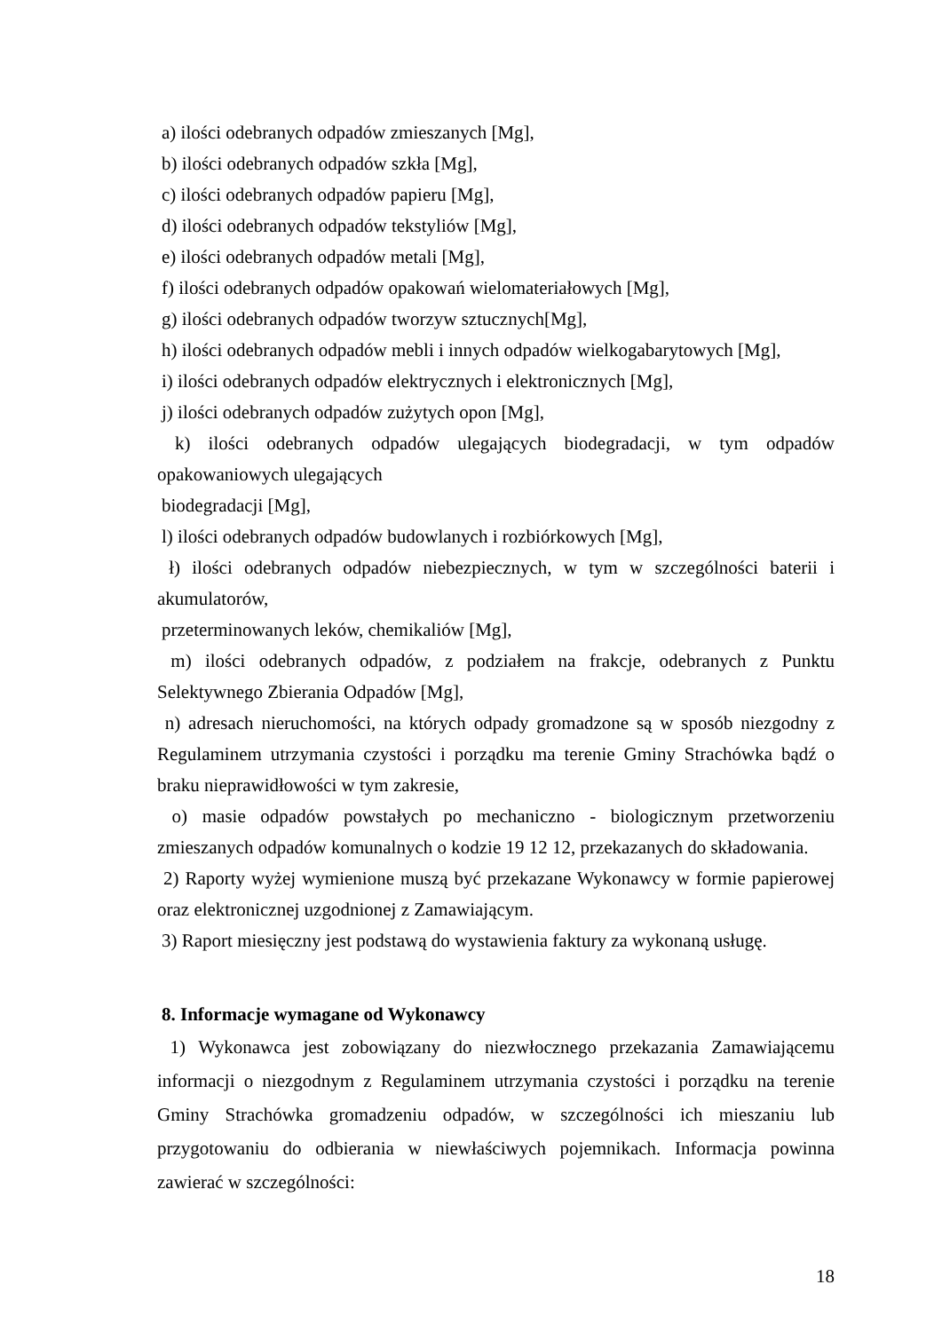a) ilości odebranych odpadów zmieszanych [Mg],
b) ilości odebranych odpadów szkła [Mg],
c) ilości odebranych odpadów papieru [Mg],
d) ilości odebranych odpadów tekstyliów [Mg],
e) ilości odebranych odpadów metali [Mg],
f) ilości odebranych odpadów opakowań wielomateriałowych [Mg],
g) ilości odebranych odpadów tworzyw sztucznych[Mg],
h) ilości odebranych odpadów mebli i innych odpadów wielkogabarytowych [Mg],
i) ilości odebranych odpadów elektrycznych i elektronicznych [Mg],
j) ilości odebranych odpadów zużytych opon [Mg],
k) ilości odebranych odpadów ulegających biodegradacji, w tym odpadów opakowaniowych ulegających
biodegradacji [Mg],
l) ilości odebranych odpadów budowlanych i rozbiórkowych [Mg],
ł) ilości odebranych odpadów niebezpiecznych, w tym w szczególności baterii i akumulatorów,
przeterminowanych leków, chemikaliów [Mg],
m) ilości odebranych odpadów, z podziałem na frakcje, odebranych z Punktu Selektywnego Zbierania Odpadów [Mg],
n) adresach nieruchomości, na których odpady gromadzone są w sposób niezgodny z Regulaminem utrzymania czystości i porządku ma terenie Gminy Strachówka bądź o braku nieprawidłowości w tym zakresie,
o) masie odpadów powstałych po mechaniczno - biologicznym przetworzeniu zmieszanych odpadów komunalnych o kodzie 19 12 12, przekazanych do składowania.
2) Raporty wyżej wymienione muszą być przekazane Wykonawcy w formie papierowej oraz elektronicznej uzgodnionej z Zamawiającym.
3) Raport miesięczny jest podstawą do wystawienia faktury za wykonaną usługę.
8. Informacje wymagane od Wykonawcy
1) Wykonawca jest zobowiązany do niezwłocznego przekazania Zamawiającemu informacji o niezgodnym z Regulaminem utrzymania czystości i porządku na terenie Gminy Strachówka gromadzeniu odpadów, w szczególności ich mieszaniu lub przygotowaniu do odbierania w niewłaściwych pojemnikach. Informacja powinna zawierać w szczególności:
18